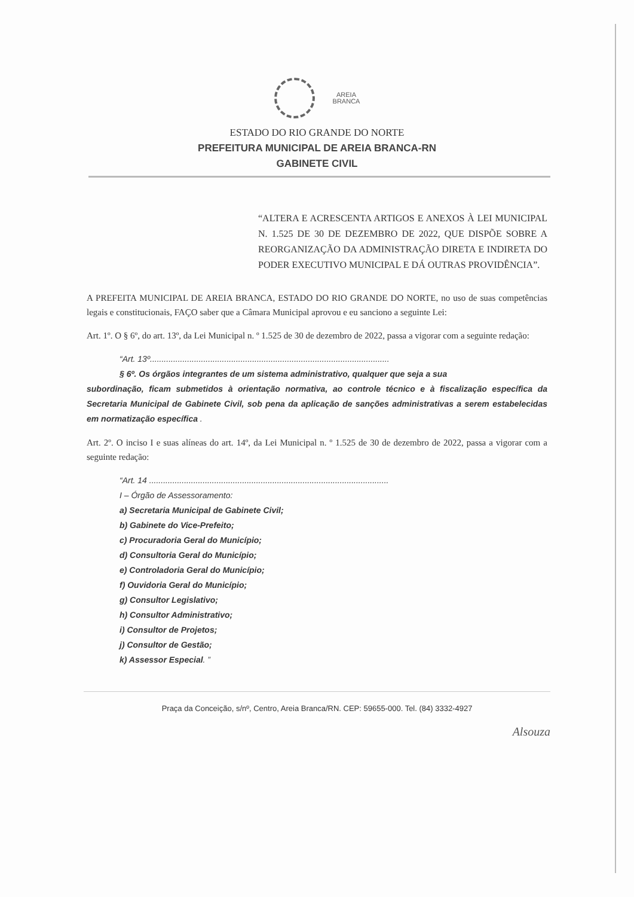AREIA
BRANCA
ESTADO DO RIO GRANDE DO NORTE
PREFEITURA MUNICIPAL DE AREIA BRANCA-RN
GABINETE CIVIL
“ALTERA E ACRESCENTA ARTIGOS E ANEXOS À LEI MUNICIPAL N. 1.525 DE 30 DE DEZEMBRO DE 2022, QUE DISPÕE SOBRE A REORGANIZAÇÃO DA ADMINISTRAÇÃO DIRETA E INDIRETA DO PODER EXECUTIVO MUNICIPAL E DÁ OUTRAS PROVIDÊNCIA”.
A PREFEITA MUNICIPAL DE AREIA BRANCA, ESTADO DO RIO GRANDE DO NORTE, no uso de suas competências legais e constitucionais, FAÇO saber que a Câmara Municipal aprovou e eu sanciono a seguinte Lei:
Art. 1º. O § 6º, do art. 13º, da Lei Municipal n. º 1.525 de 30 de dezembro de 2022, passa a vigorar com a seguinte redação:
“Art. 13º.......................................................................................................
§ 6º. Os órgãos integrantes de um sistema administrativo, qualquer que seja a sua
subordinação, ficam submetidos à orientação normativa, ao controle técnico e à fiscalização específica da Secretaria Municipal de Gabinete Civil, sob pena da aplicação de sanções administrativas a serem estabelecidas em normatização específica .
Art. 2º. O inciso I e suas alíneas do art. 14º, da Lei Municipal n. º 1.525 de 30 de dezembro de 2022, passa a vigorar com a seguinte redação:
“Art. 14 .......................................................................................................
I – Órgão de Assessoramento:
a) Secretaria Municipal de Gabinete Civil;
b) Gabinete do Vice-Prefeito;
c) Procuradoria Geral do Município;
d) Consultoria Geral do Município;
e) Controladoria Geral do Município;
f) Ouvidoria Geral do Município;
g) Consultor Legislativo;
h) Consultor Administrativo;
i) Consultor de Projetos;
j) Consultor de Gestão;
k) Assessor Especial. ”
Praça da Conceição, s/nº, Centro, Areia Branca/RN. CEP: 59655-000. Tel. (84) 3332-4927
Alsouza